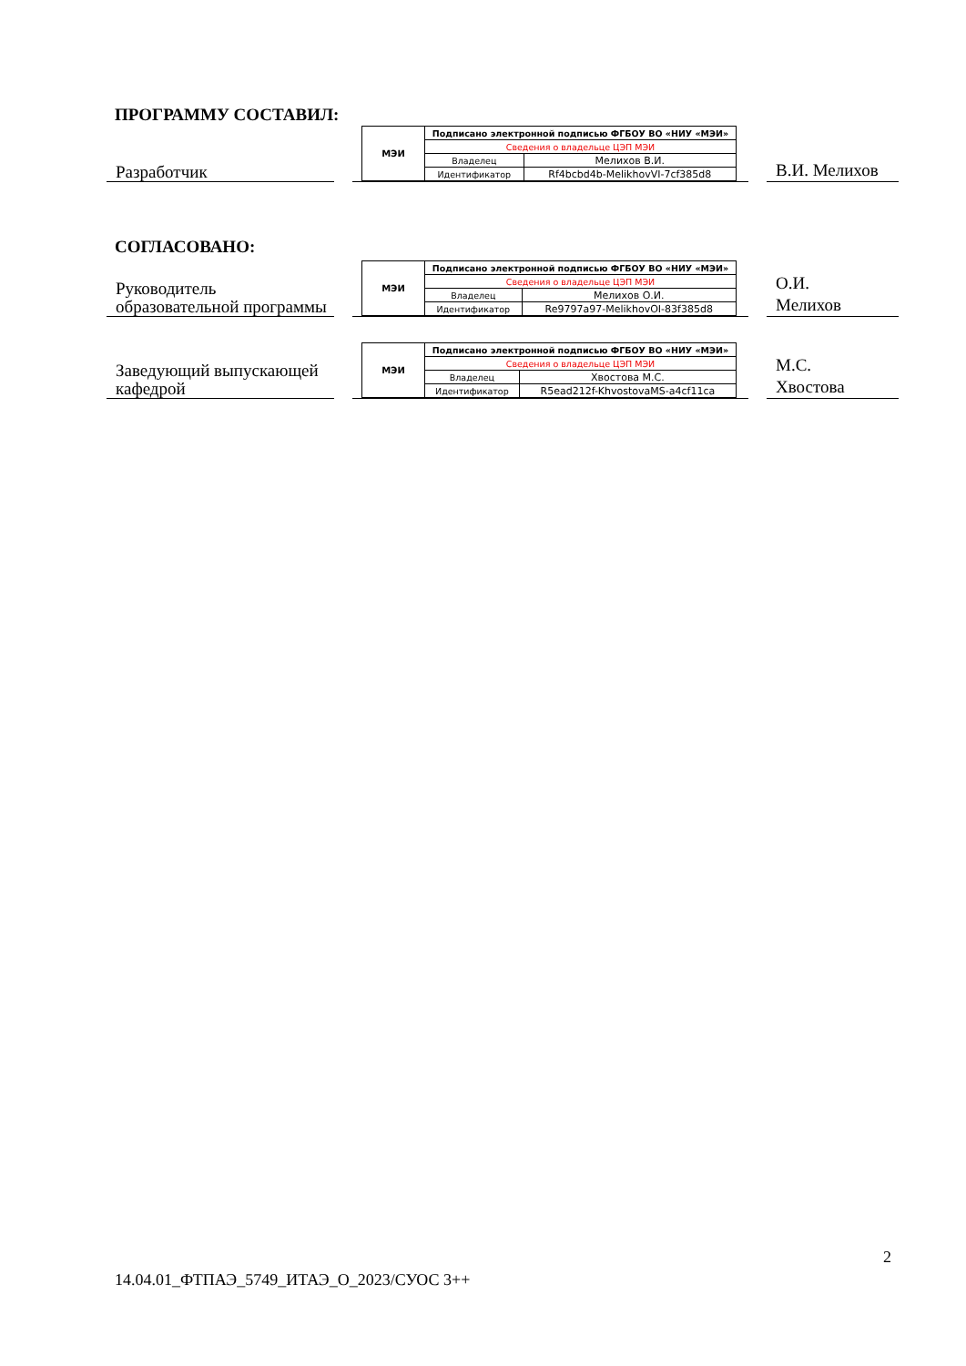ПРОГРАММУ СОСТАВИЛ:
Разработчик
| МЭИ | Подписано электронной подписью ФГБОУ ВО «НИУ «МЭИ» | |
| | Сведения о владельце ЦЭП МЭИ | |
| | Владелец | Мелихов В.И. |
| | Идентификатор | Rf4bcbd4b-MelikhovVI-7cf385d8 |
В.И. Мелихов
СОГЛАСОВАНО:
Руководитель образовательной программы
| МЭИ | Подписано электронной подписью ФГБОУ ВО «НИУ «МЭИ» | |
| | Сведения о владельце ЦЭП МЭИ | |
| | Владелец | Мелихов О.И. |
| | Идентификатор | Re9797a97-MelikhovOI-83f385d8 |
О.И.
Мелихов
Заведующий выпускающей кафедрой
| МЭИ | Подписано электронной подписью ФГБОУ ВО «НИУ «МЭИ» | |
| | Сведения о владельце ЦЭП МЭИ | |
| | Владелец | Хвостова М.С. |
| | Идентификатор | R5ead212f-KhvostovaMS-a4cf11ca |
М.С.
Хвостова
2
14.04.01_ФТПАЭ_5749_ИТАЭ_О_2023/СУОС 3++